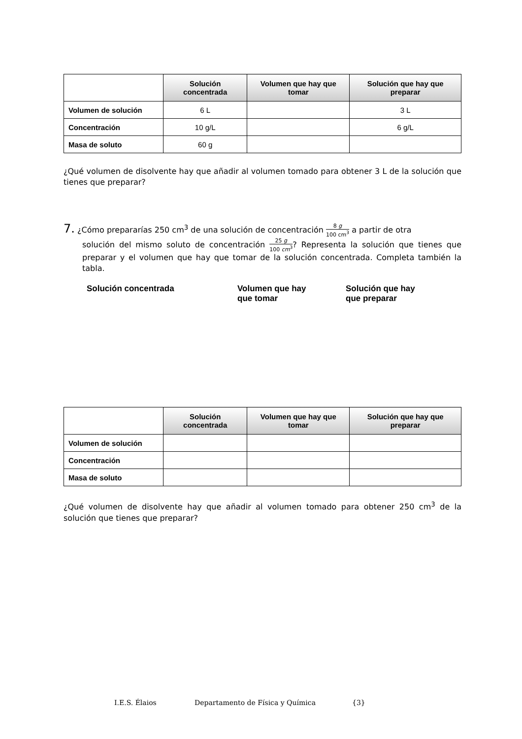| | Solución concentrada | Volumen que hay que tomar | Solución que hay que preparar |
| --- | --- | --- | --- |
| Volumen de solución | 6 L | | 3 L |
| Concentración | 10 g/L | | 6 g/L |
| Masa de soluto | 60 g | | |
¿Qué volumen de disolvente hay que añadir al volumen tomado para obtener 3 L de la solución que tienes que preparar?
7. ¿Cómo prepararías 250 cm<sup>3</sup> de una solución de concentración 8 g 100 cm<sup>3</sup> a partir de otra
solución del mismo soluto de concentración 25 g 100 cm<sup>3</sup>? Representa la solución que tienes que preparar y el volumen que hay que tomar de la solución concentrada. Completa también la tabla.
Solución concentrada Volumen que hay
que tomar
Solución que hay
que preparar
| | Solución concentrada | Volumen que hay que tomar | Solución que hay que preparar |
| --- | --- | --- | --- |
| Volumen de solución | | | |
| Concentración | | | |
| Masa de soluto | | | |
¿Qué volumen de disolvente hay que añadir al volumen tomado para obtener 250 cm<sup>3</sup> de la solución que tienes que preparar?
I.E.S. Élaios Departamento de Física y Química {3}